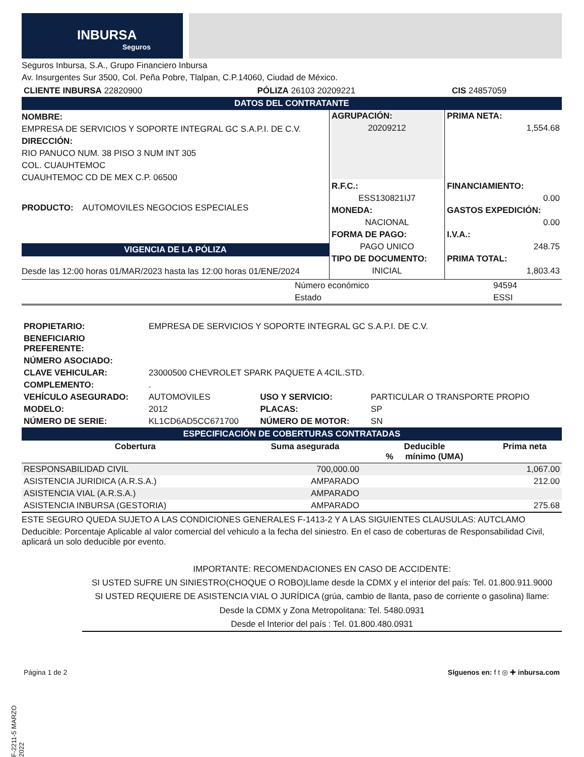INBURSA
Seguros
Seguros Inbursa, S.A., Grupo Financiero Inbursa
Av. Insurgentes Sur 3500, Col. Peña Pobre, Tlalpan, C.P.14060, Ciudad de México.
| CLIENTE INBURSA 22820900 | PÓLIZA 26103 20209221 | CIS 24857059 |
DATOS DEL CONTRATANTE
| NOMBRE: EMPRESA DE SERVICIOS Y SOPORTE INTEGRAL GC S.A.P.I. DE C.V. DIRECCIÓN: RIO PANUCO NUM. 38 PISO 3 NUM INT 305 COL. CUAUHTEMOC CUAUHTEMOC CD DE MEX C.P. 06500 PRODUCTO: AUTOMOVILES NEGOCIOS ESPECIALES VIGENCIA DE LA PÓLIZA Desde las 12:00 horas 01/MAR/2023 hasta las 12:00 horas 01/ENE/2024 | AGRUPACIÓN: 20209212 R.F.C.: ESS130821IJ7 MONEDA: NACIONAL FORMA DE PAGO: PAGO UNICO TIPO DE DOCUMENTO: INICIAL | PRIMA NETA: 1,554.68 FINANCIAMIENTO: 0.00 GASTOS EXPEDICIÓN: 0.00 I.V.A.: 248.75 PRIMA TOTAL: 1,803.43 |
| | Número económico | 94594 |
| | Estado | ESSI |
| PROPIETARIO: | EMPRESA DE SERVICIOS Y SOPORTE INTEGRAL GC S.A.P.I. DE C.V. | | |
| BENEFICIARIO PREFERENTE: | | | |
| NÚMERO ASOCIADO: | | | |
| CLAVE VEHICULAR: | 23000500 CHEVROLET SPARK PAQUETE A 4CIL.STD. | | |
| COMPLEMENTO: | . | | |
| VEHÍCULO ASEGURADO: | AUTOMOVILES | USO Y SERVICIO: | PARTICULAR O TRANSPORTE PROPIO |
| MODELO: | 2012 | PLACAS: | SP |
| NÚMERO DE SERIE: | KL1CD6AD5CC671700 | NÚMERO DE MOTOR: | SN |
ESPECIFICACIÓN DE COBERTURAS CONTRATADAS
| Cobertura | Suma asegurada | Deducible % mínimo (UMA) | | Prima neta |
| --- | --- | --- | --- | --- |
| RESPONSABILIDAD CIVIL | 700,000.00 | | | 1,067.00 |
| ASISTENCIA JURIDICA (A.R.S.A.) | AMPARADO | | | 212.00 |
| ASISTENCIA VIAL (A.R.S.A.) | AMPARADO | | | |
| ASISTENCIA INBURSA (GESTORIA) | AMPARADO | | | 275.68 |
ESTE SEGURO QUEDA SUJETO A LAS CONDICIONES GENERALES F-1413-2 Y A LAS SIGUIENTES CLAUSULAS: AUTCLAMO
Deducible: Porcentaje Aplicable al valor comercial del vehiculo a la fecha del siniestro. En el caso de coberturas de Responsabilidad Civil, aplicará un solo deducible por evento.
IMPORTANTE: RECOMENDACIONES EN CASO DE ACCIDENTE:
SI USTED SUFRE UN SINIESTRO(CHOQUE O ROBO)Llame desde la CDMX y el interior del país: Tel. 01.800.911.9000
SI USTED REQUIERE DE ASISTENCIA VIAL O JURÍDICA (grúa, cambio de llanta, paso de corriente o gasolina) llame:
Desde la CDMX y Zona Metropolitana: Tel. 5480.0931
Desde el Interior del país : Tel. 01.800.480.0931
| Página 1 de 2 | Síguenos en: f t ◎ ✚ inbursa.com |
F-2211-5 MARZO 2022